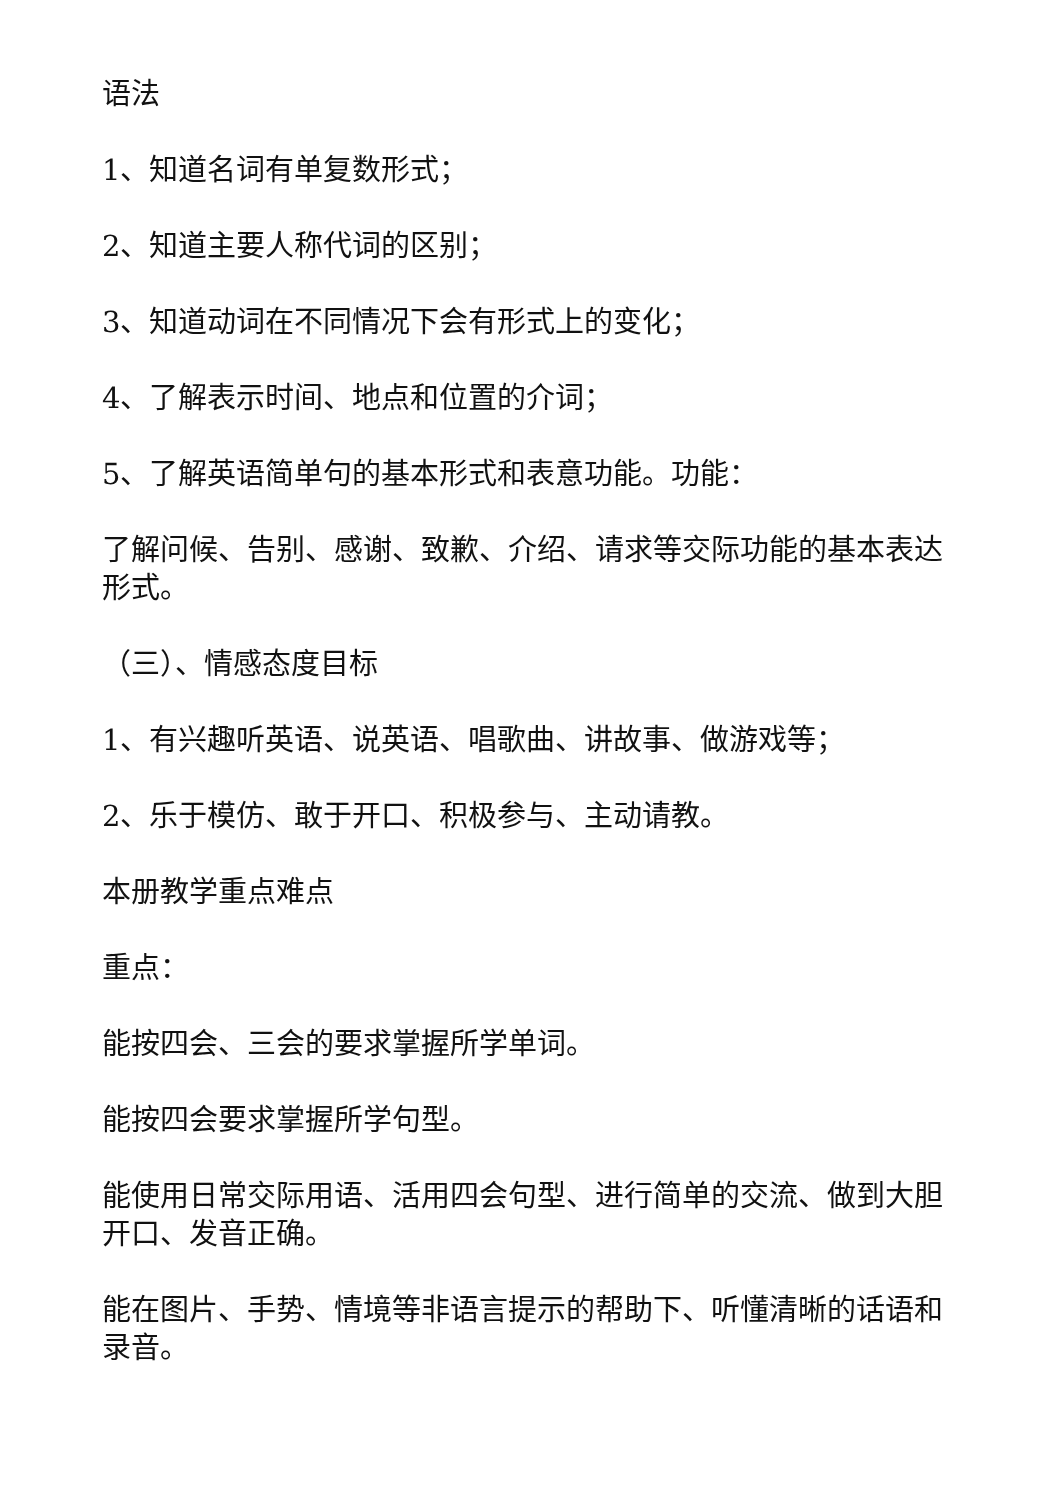语法
1、知道名词有单复数形式；
2、知道主要人称代词的区别；
3、知道动词在不同情况下会有形式上的变化；
4、了解表示时间、地点和位置的介词；
5、了解英语简单句的基本形式和表意功能。功能：
了解问候、告别、感谢、致歉、介绍、请求等交际功能的基本表达形式。
（三）、情感态度目标
1、有兴趣听英语、说英语、唱歌曲、讲故事、做游戏等；
2、乐于模仿、敢于开口、积极参与、主动请教。
本册教学重点难点
重点：
能按四会、三会的要求掌握所学单词。
能按四会要求掌握所学句型。
能使用日常交际用语、活用四会句型、进行简单的交流、做到大胆开口、发音正确。
能在图片、手势、情境等非语言提示的帮助下、听懂清晰的话语和录音。